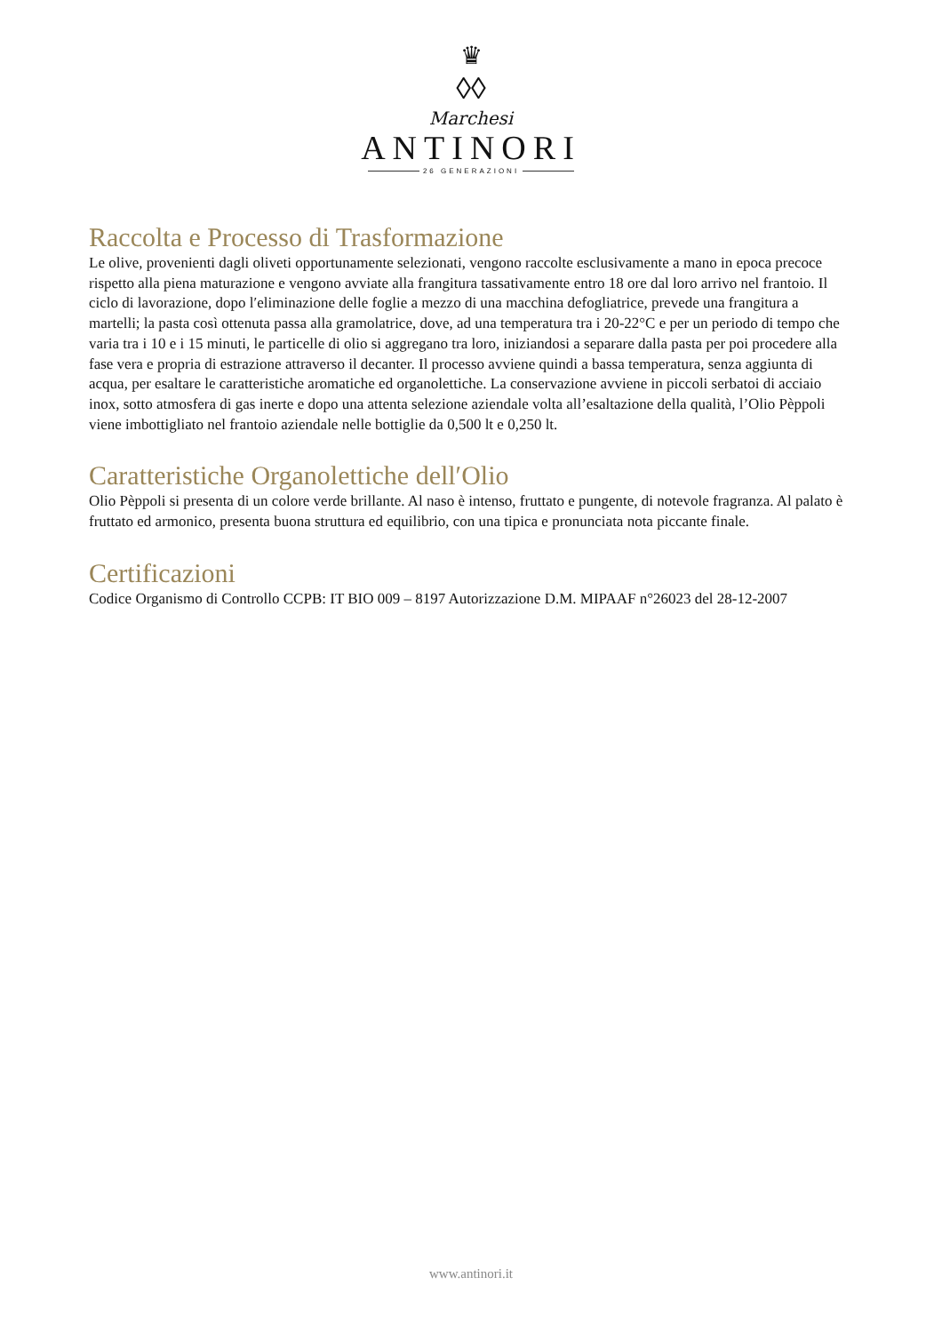♛
◊◊
Marchesi
ANTINORI
26 GENERAZIONI
Raccolta e Processo di Trasformazione
Le olive, provenienti dagli oliveti opportunamente selezionati, vengono raccolte esclusivamente a mano in epoca precoce rispetto alla piena maturazione e vengono avviate alla frangitura tassativamente entro 18 ore dal loro arrivo nel frantoio. Il ciclo di lavorazione, dopo l′eliminazione delle foglie a mezzo di una macchina defogliatrice, prevede una frangitura a martelli; la pasta così ottenuta passa alla gramolatrice, dove, ad una temperatura tra i 20-22°C e per un periodo di tempo che varia tra i 10 e i 15 minuti, le particelle di olio si aggregano tra loro, iniziandosi a separare dalla pasta per poi procedere alla fase vera e propria di estrazione attraverso il decanter. Il processo avviene quindi a bassa temperatura, senza aggiunta di acqua, per esaltare le caratteristiche aromatiche ed organolettiche. La conservazione avviene in piccoli serbatoi di acciaio inox, sotto atmosfera di gas inerte e dopo una attenta selezione aziendale volta all’esaltazione della qualità, l’Olio Pèppoli viene imbottigliato nel frantoio aziendale nelle bottiglie da 0,500 lt e 0,250 lt.
Caratteristiche Organolettiche dell′Olio
Olio Pèppoli si presenta di un colore verde brillante. Al naso è intenso, fruttato e pungente, di notevole fragranza. Al palato è fruttato ed armonico, presenta buona struttura ed equilibrio, con una tipica e pronunciata nota piccante finale.
Certificazioni
Codice Organismo di Controllo CCPB: IT BIO 009 – 8197 Autorizzazione D.M. MIPAAF n°26023 del 28-12-2007
www.antinori.it